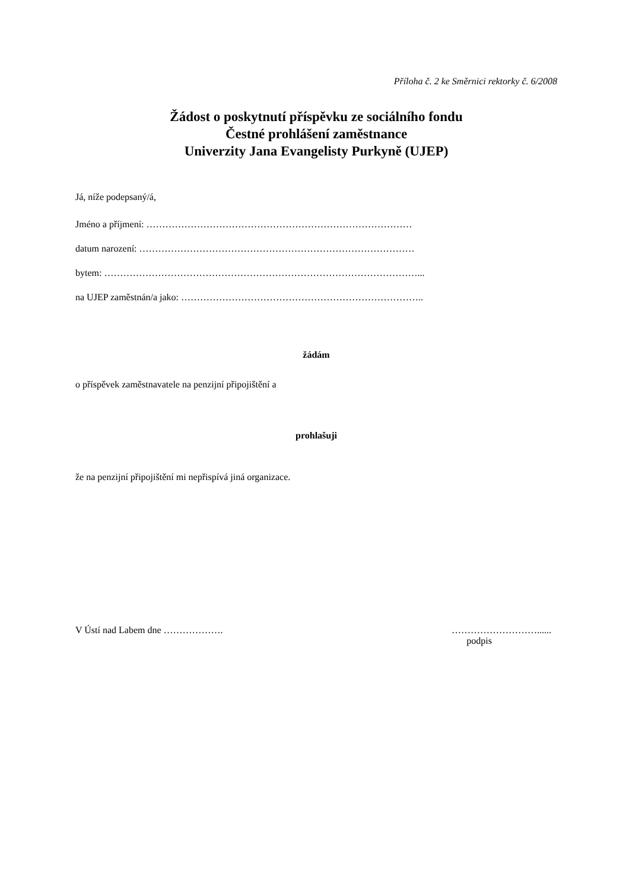Příloha č. 2 ke Směrnici rektorky č. 6/2008
Žádost o poskytnutí příspěvku ze sociálního fondu
Čestné prohlášení zaměstnance
Univerzity Jana Evangelisty Purkyně (UJEP)
Já, níže podepsaný/á,
Jméno a příjmení: …………………………………………………………………………
datum narození: ……………………………………………………………………………
bytem: ………………………………………………………………………………………...
na UJEP zaměstnán/a jako: …………………………………………………………………..
žádám
o příspěvek zaměstnavatele na penzijní připojištění a
prohlašuji
že na penzijní připojištění mi nepřispívá jiná organizace.
V Ústí nad Labem dne ………………. ………………………......
podpis